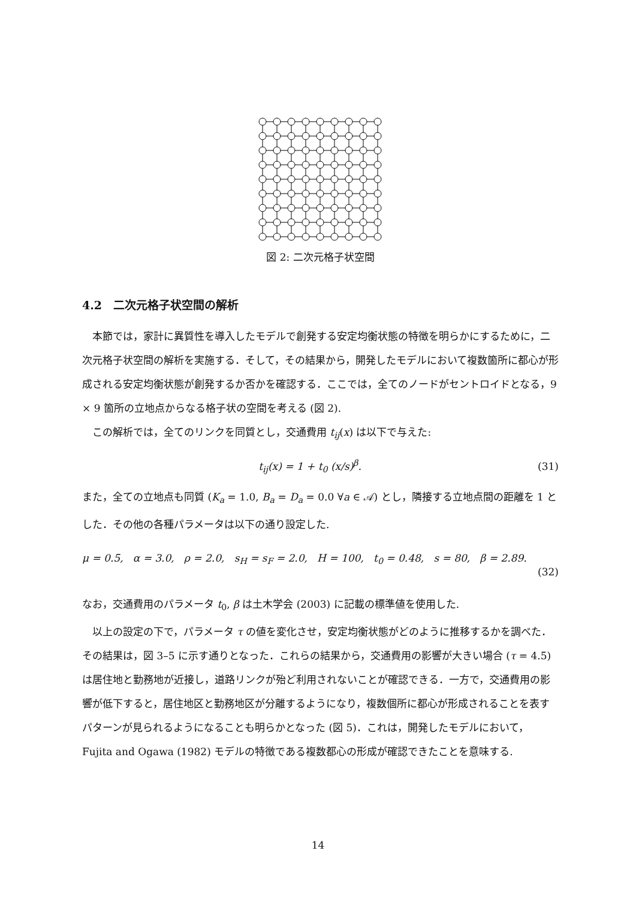図 2: 二次元格子状空間
4.2　二次元格子状空間の解析
本節では，家計に異質性を導入したモデルで創発する安定均衡状態の特徴を明らかにするために，二次元格子状空間の解析を実施する．そして，その結果から，開発したモデルにおいて複数箇所に都心が形成される安定均衡状態が創発するか否かを確認する．ここでは，全てのノードがセントロイドとなる，9 × 9 箇所の立地点からなる格子状の空間を考える (図 2).
この解析では，全てのリンクを同質とし，交通費用 t<sub>ij</sub>(x) は以下で与えた:
t<sub>ij</sub>(x) = 1 + t<sub>0</sub> (x/s)<sup>β</sup>. (31)
また，全ての立地点も同質 (K<sub>a</sub> = 1.0, B<sub>a</sub> = D<sub>a</sub> = 0.0 ∀a ∈ 𝒜) とし，隣接する立地点間の距離を 1 とした．その他の各種パラメータは以下の通り設定した.
μ = 0.5, α = 3.0, ρ = 2.0, s<sub>H</sub> = s<sub>F</sub> = 2.0, H = 100, t<sub>0</sub> = 0.48, s = 80, β = 2.89.
(32)
なお，交通費用のパラメータ t<sub>0</sub>, β は土木学会 (2003) に記載の標準値を使用した.
以上の設定の下で，パラメータ τ の値を変化させ，安定均衡状態がどのように推移するかを調べた．その結果は，図 3–5 に示す通りとなった．これらの結果から，交通費用の影響が大きい場合 (τ = 4.5) は居住地と勤務地が近接し，道路リンクが殆ど利用されないことが確認できる．一方で，交通費用の影響が低下すると，居住地区と勤務地区が分離するようになり，複数個所に都心が形成されることを表すパターンが見られるようになることも明らかとなった (図 5)．これは，開発したモデルにおいて，Fujita and Ogawa (1982) モデルの特徴である複数都心の形成が確認できたことを意味する.
14